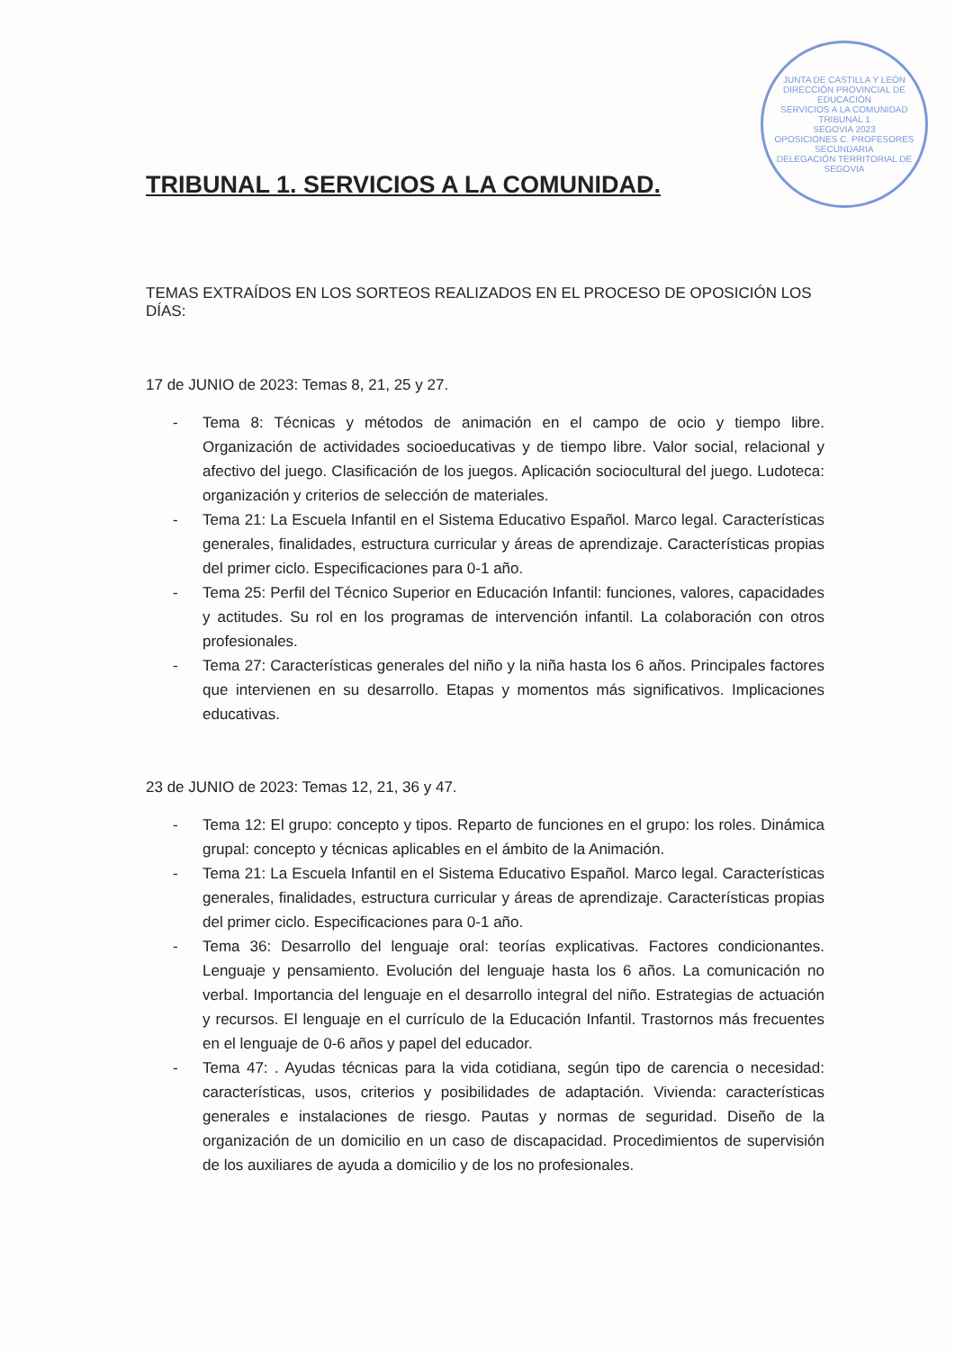JUNTA DE CASTILLA Y LEÓN
DIRECCIÓN PROVINCIAL DE EDUCACIÓN
SERVICIOS A LA COMUNIDAD
TRIBUNAL 1
SEGOVIA 2023
OPOSICIONES C. PROFESORES SECUNDARIA
DELEGACIÓN TERRITORIAL DE SEGOVIA
TRIBUNAL 1. SERVICIOS A LA COMUNIDAD.
TEMAS EXTRAÍDOS EN LOS SORTEOS REALIZADOS EN EL PROCESO DE OPOSICIÓN LOS DÍAS:
17 de JUNIO de 2023: Temas 8, 21, 25 y 27.
- Tema 8: Técnicas y métodos de animación en el campo de ocio y tiempo libre. Organización de actividades socioeducativas y de tiempo libre. Valor social, relacional y afectivo del juego. Clasificación de los juegos. Aplicación sociocultural del juego. Ludoteca: organización y criterios de selección de materiales.
- Tema 21: La Escuela Infantil en el Sistema Educativo Español. Marco legal. Características generales, finalidades, estructura curricular y áreas de aprendizaje. Características propias del primer ciclo. Especificaciones para 0-1 año.
- Tema 25: Perfil del Técnico Superior en Educación Infantil: funciones, valores, capacidades y actitudes. Su rol en los programas de intervención infantil. La colaboración con otros profesionales.
- Tema 27: Características generales del niño y la niña hasta los 6 años. Principales factores que intervienen en su desarrollo. Etapas y momentos más significativos. Implicaciones educativas.
23 de JUNIO de 2023: Temas 12, 21, 36 y 47.
- Tema 12: El grupo: concepto y tipos. Reparto de funciones en el grupo: los roles. Dinámica grupal: concepto y técnicas aplicables en el ámbito de la Animación.
- Tema 21: La Escuela Infantil en el Sistema Educativo Español. Marco legal. Características generales, finalidades, estructura curricular y áreas de aprendizaje. Características propias del primer ciclo. Especificaciones para 0-1 año.
- Tema 36: Desarrollo del lenguaje oral: teorías explicativas. Factores condicionantes. Lenguaje y pensamiento. Evolución del lenguaje hasta los 6 años. La comunicación no verbal. Importancia del lenguaje en el desarrollo integral del niño. Estrategias de actuación y recursos. El lenguaje en el currículo de la Educación Infantil. Trastornos más frecuentes en el lenguaje de 0-6 años y papel del educador.
- Tema 47: . Ayudas técnicas para la vida cotidiana, según tipo de carencia o necesidad: características, usos, criterios y posibilidades de adaptación. Vivienda: características generales e instalaciones de riesgo. Pautas y normas de seguridad. Diseño de la organización de un domicilio en un caso de discapacidad. Procedimientos de supervisión de los auxiliares de ayuda a domicilio y de los no profesionales.